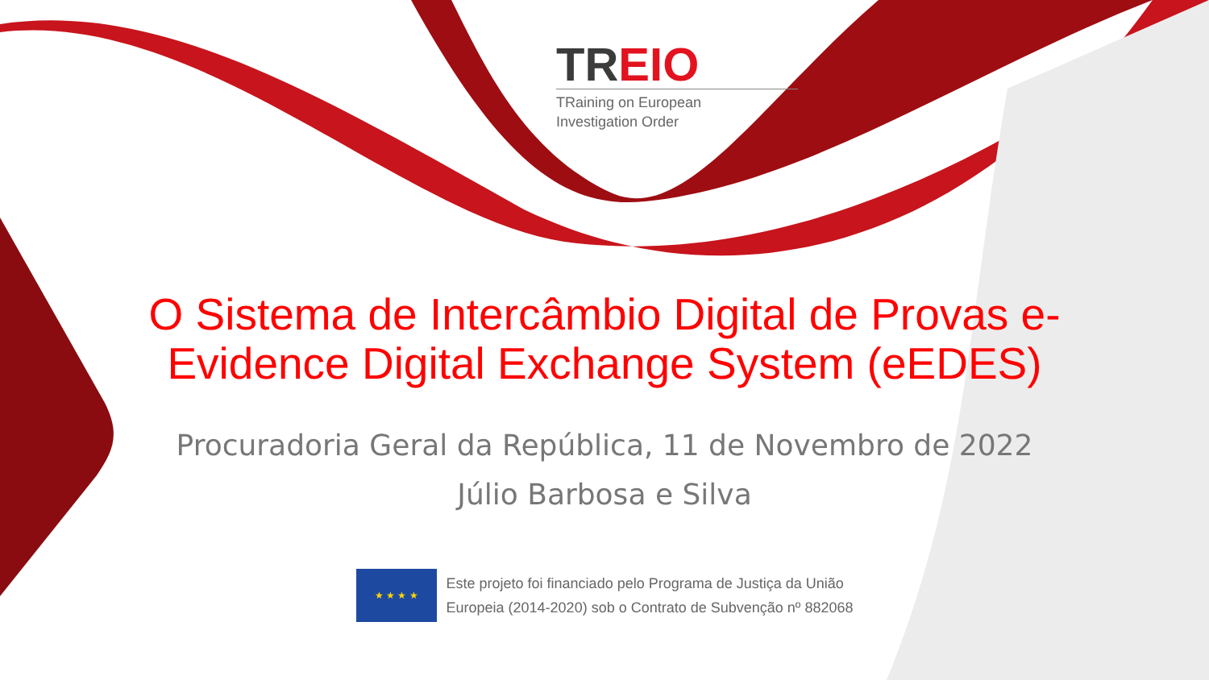TREIO
TRaining on European
Investigation Order
O Sistema de Intercâmbio Digital de Provas e-Evidence Digital Exchange System (eEDES)
Procuradoria Geral da República, 11 de Novembro de 2022
Júlio Barbosa e Silva
★ ★ ★ ★
Este projeto foi financiado pelo Programa de Justiça da União
Europeia (2014-2020) sob o Contrato de Subvenção nº 882068